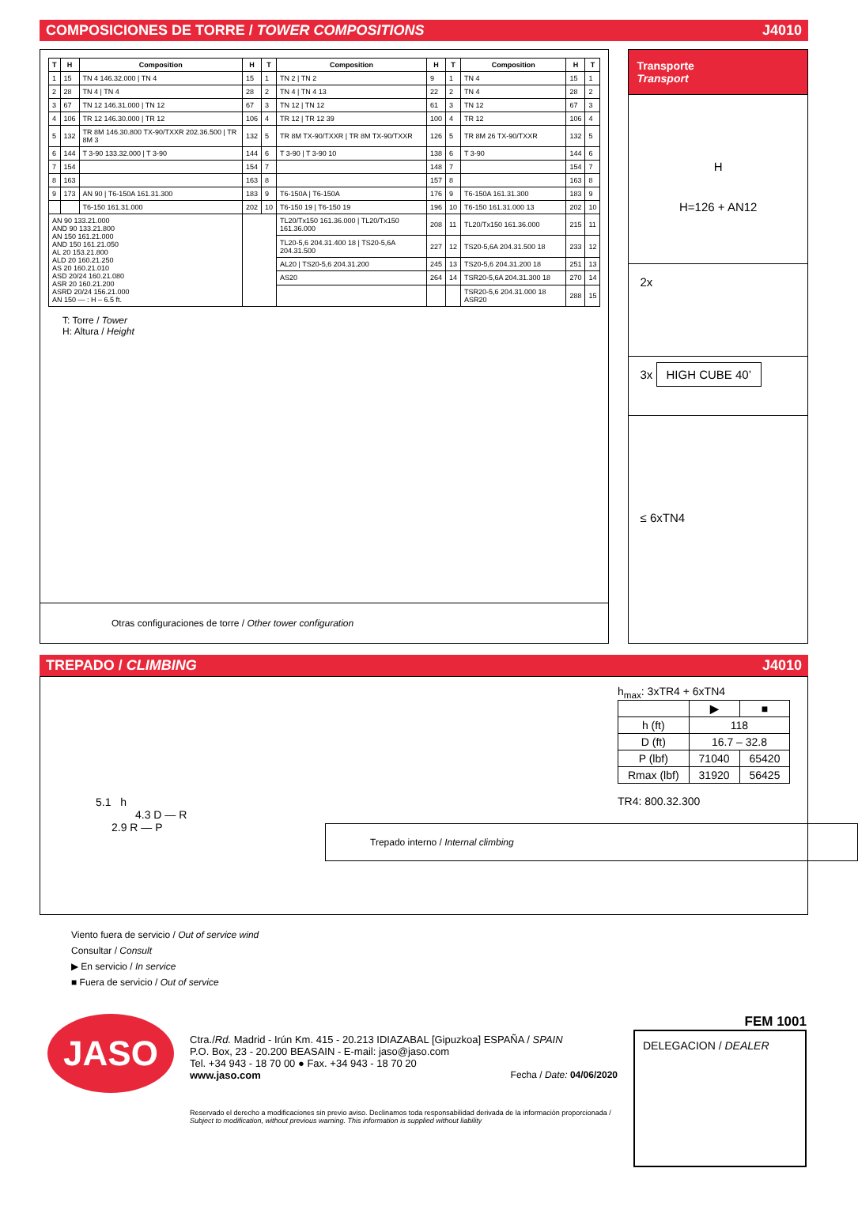COMPOSICIONES DE TORRE / TOWER COMPOSITIONS J4010
| T | H | Composition | H | T | Composition | H | T | Composition | H | T |
| --- | --- | --- | --- | --- | --- | --- | --- | --- | --- | --- |
| 1 | 15 | TN 4 146.32.000 / TN 4 | 15 | 1 | TN 2 / TN 2 | 9 | 1 | TN 4 | 15 | 1 |
| 2 | 28 | TN 4 / TN 4 | 28 | 2 | TN 4 / TN 4 13 | 22 | 2 | TN 4 | 28 | 2 |
| 3 | 67 | TN 12 146.31.000 / TN 12 | 67 | 3 | TN 12 / TN 12 | 61 | 3 | TN 12 | 67 | 3 |
| 4 | 106 | TR 12 146.30.000 / TR 12 | 106 | 4 | TR 12 / TR 12 39 | 100 | 4 | TR 12 | 106 | 4 |
| 5 | 132 | TR 8M 146.30.800 TX-90/TXXR 202.36.500 / TR 8M 3 | 132 | 5 | TR 8M TX-90/TXXR / TR 8M TX-90/TXXR | 126 | 5 | TR 8M 26 TX-90/TXXR | 132 | 5 |
| 6 | 144 | T 3-90 133.32.000 / T 3-90 | 144 | 6 | T 3-90 / T 3-90 10 | 138 | 6 | T 3-90 | 144 | 6 |
| 7 | 154 | | 154 | 7 | | 148 | 7 | | 154 | 7 |
| 8 | 163 | | 163 | 8 | | 157 | 8 | | 163 | 8 |
| 9 | 173 | AN 90 / T6-150A 161.31.300 | 183 | 9 | T6-150A / T6-150A | 176 | 9 | T6-150A 161.31.300 | 183 | 9 |
| | | T6-150 161.31.000 | 202 | 10 | T6-150 19 / T6-150 19 | 196 | 10 | T6-150 161.31.000 13 | 202 | 10 |
| AN 90 133.21.000 AND 90 133.21.800 AN 150 161.21.000 AND 150 161.21.050 AL 20 153.21.800 ALD 20 160.21.250 AS 20 160.21.010 ASD 20/24 160.21.080 ASR 20 160.21.200 ASRD 20/24 156.21.000 AN 150 — : H – 6.5 ft. | | | | | TL20/Tx150 161.36.000 / TL20/Tx150 161.36.000 | 208 | 11 | TL20/Tx150 161.36.000 | 215 | 11 |
| | | | | | TL20-5,6 204.31.400 18 / TS20-5,6A 204.31.500 | 227 | 12 | TS20-5,6A 204.31.500 18 | 233 | 12 |
| | | | | | AL20 / TS20-5,6 204.31.200 | 245 | 13 | TS20-5,6 204.31.200 18 | 251 | 13 |
| | | | | | AS20 | 264 | 14 | TSR20-5,6A 204.31.300 18 | 270 | 14 |
| | | | | | | | | TSR20-5,6 204.31.000 18 ASR20 | 288 | 15 |
T: Torre / Tower
H: Altura / Height
Otras configuraciones de torre / Other tower configuration
Transporte
Transport
H
H=126 + AN12
2x
3x HIGH CUBE 40’
≤ 6xTN4
TREPADO / CLIMBING J4010
5.1 h
4.3 D — R
2.9 R — P
Trepado interno / Internal climbing
h<sub>max</sub>: 3xTR4 + 6xTN4
| | ▶ | ■ |
| --- | --- | --- |
| h (ft) | 118 | |
| D (ft) | 16.7 – 32.8 | |
| P (lbf) | 71040 | 65420 |
| Rmax (lbf) | 31920 | 56425 |
TR4: 800.32.300
Viento fuera de servicio / Out of service wind
Consultar / Consult
▶ En servicio / In service
■ Fuera de servicio / Out of service
JASO
Ctra./Rd. Madrid - Irún Km. 415 - 20.213 IDIAZABAL [Gipuzkoa] ESPAÑA / SPAIN
P.O. Box, 23 - 20.200 BEASAIN - E-mail: jaso@jaso.com
Tel. +34 943 - 18 70 00 ● Fax. +34 943 - 18 70 20
www.jaso.com Fecha / Date: 04/06/2020
Reservado el derecho a modificaciones sin previo aviso. Declinamos toda responsabilidad derivada de la información proporcionada / Subject to modification, without previous warning. This information is supplied without liability
FEM 1001
DELEGACION / DEALER